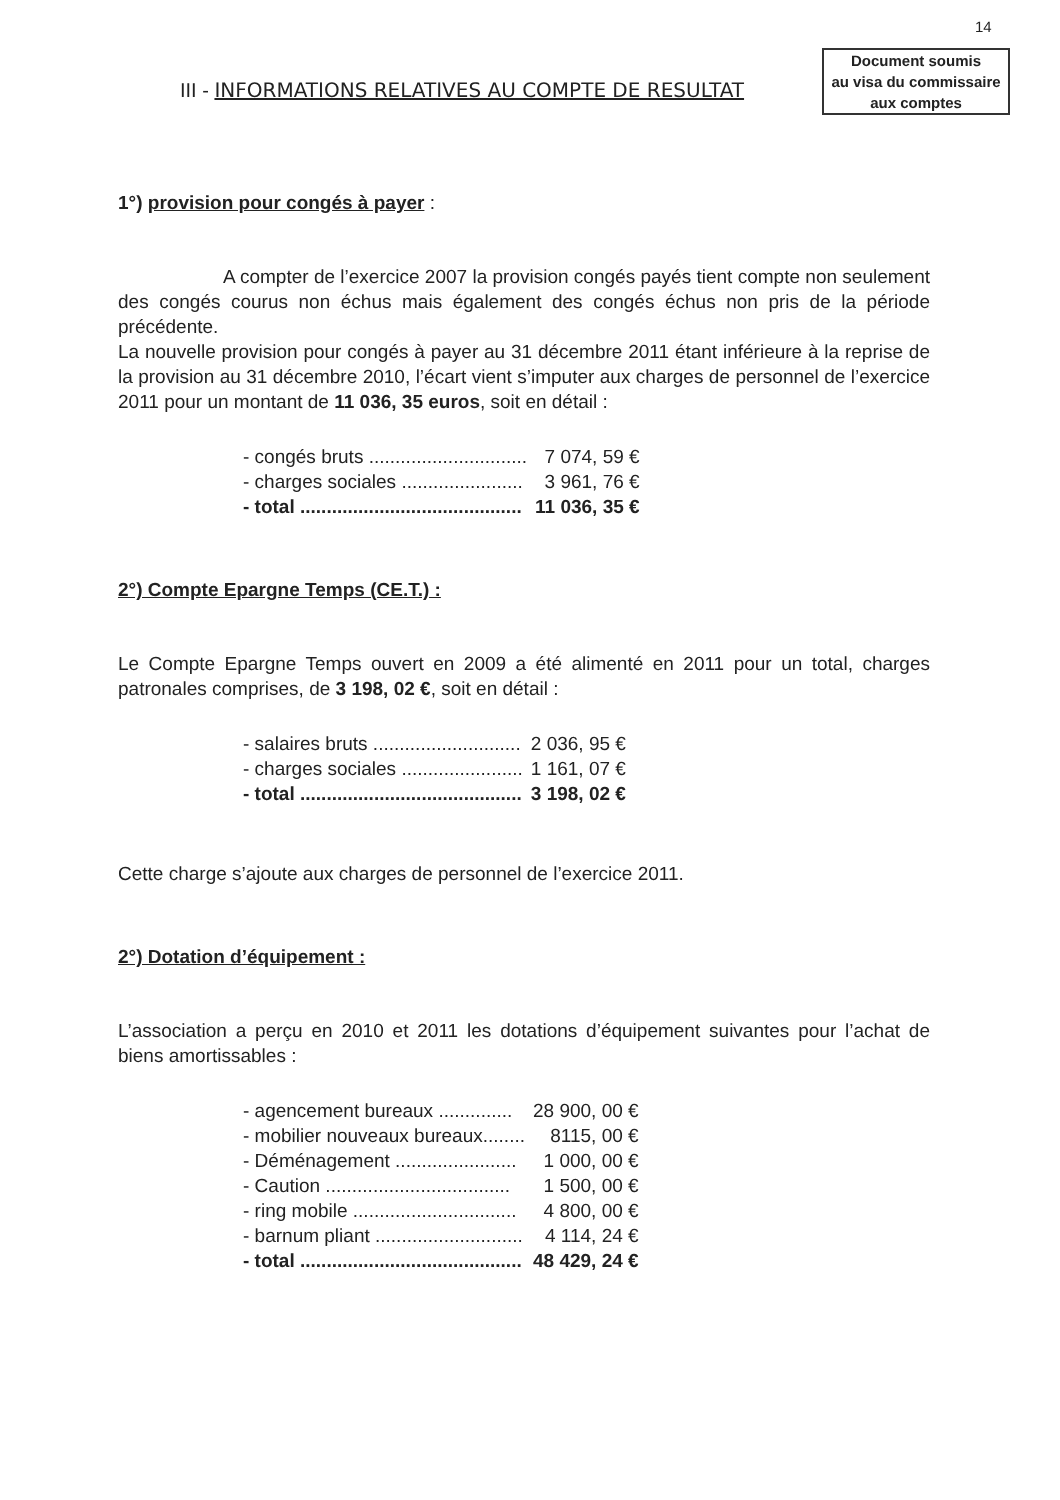14
Document soumis
au visa du commissaire
aux comptes
III - INFORMATIONS RELATIVES AU COMPTE DE RESULTAT
1°) provision pour congés à payer :
A compter de l’exercice 2007 la provision congés payés tient compte non seulement des congés courus non échus mais également des congés échus non pris de la période précédente.
La nouvelle provision pour congés à payer au 31 décembre 2011 étant inférieure à la reprise de la provision au 31 décembre 2010, l’écart vient s’imputer aux charges de personnel de l’exercice 2011 pour un montant de 11 036, 35 euros, soit en détail :
| - congés bruts .............................. | 7 074, 59 € |
| - charges sociales ....................... | 3 961, 76 € |
| - total .......................................... | 11 036, 35 € |
2°) Compte Epargne Temps (CE.T.) :
Le Compte Epargne Temps ouvert en 2009 a été alimenté en 2011 pour un total, charges patronales comprises, de 3 198, 02 €, soit en détail :
| - salaires bruts ............................ | 2 036, 95 € |
| - charges sociales ....................... | 1 161, 07 € |
| - total .......................................... | 3 198, 02 € |
Cette charge s’ajoute aux charges de personnel de l’exercice 2011.
2°) Dotation d’équipement :
L’association a perçu en 2010 et 2011 les dotations d’équipement suivantes pour l’achat de biens amortissables :
| - agencement bureaux .............. | 28 900, 00 € |
| - mobilier nouveaux bureaux........ | 8115, 00 € |
| - Déménagement ....................... | 1 000, 00 € |
| - Caution ................................... | 1 500, 00 € |
| - ring mobile ............................... | 4 800, 00 € |
| - barnum pliant ............................ | 4 114, 24 € |
| - total .......................................... | 48 429, 24 € |